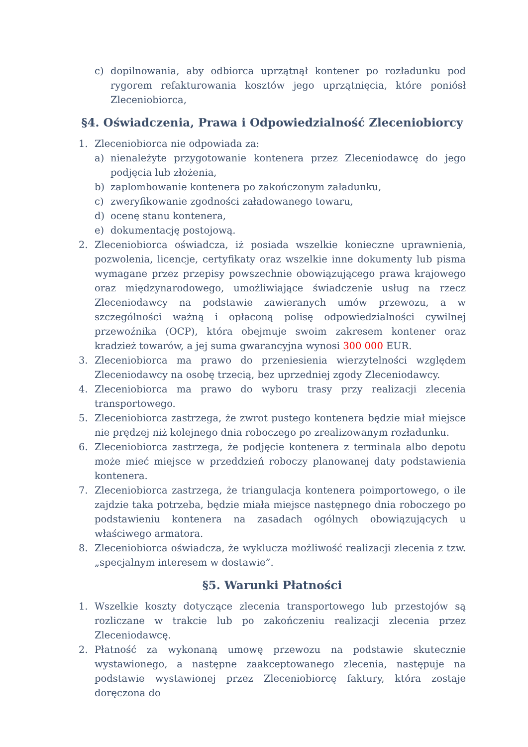c) dopilnowania, aby odbiorca uprzątnął kontener po rozładunku pod rygorem refakturowania kosztów jego uprzątnięcia, które poniósł Zleceniobiorca,
§4. Oświadczenia, Prawa i Odpowiedzialność Zleceniobiorcy
1. Zleceniobiorca nie odpowiada za:
a) nienależyte przygotowanie kontenera przez Zleceniodawcę do jego podjęcia lub złożenia,
b) zaplombowanie kontenera po zakończonym załadunku,
c) zweryfikowanie zgodności załadowanego towaru,
d) ocenę stanu kontenera,
e) dokumentację postojową.
2. Zleceniobiorca oświadcza, iż posiada wszelkie konieczne uprawnienia, pozwolenia, licencje, certyfikaty oraz wszelkie inne dokumenty lub pisma wymagane przez przepisy powszechnie obowiązującego prawa krajowego oraz międzynarodowego, umożliwiające świadczenie usług na rzecz Zleceniodawcy na podstawie zawieranych umów przewozu, a w szczególności ważną i opłaconą polisę odpowiedzialności cywilnej przewoźnika (OCP), która obejmuje swoim zakresem kontener oraz kradzież towarów, a jej suma gwarancyjna wynosi 300 000 EUR.
3. Zleceniobiorca ma prawo do przeniesienia wierzytelności względem Zleceniodawcy na osobę trzecią, bez uprzedniej zgody Zleceniodawcy.
4. Zleceniobiorca ma prawo do wyboru trasy przy realizacji zlecenia transportowego.
5. Zleceniobiorca zastrzega, że zwrot pustego kontenera będzie miał miejsce nie prędzej niż kolejnego dnia roboczego po zrealizowanym rozładunku.
6. Zleceniobiorca zastrzega, że podjęcie kontenera z terminala albo depotu może mieć miejsce w przeddzień roboczy planowanej daty podstawienia kontenera.
7. Zleceniobiorca zastrzega, że triangulacja kontenera poimportowego, o ile zajdzie taka potrzeba, będzie miała miejsce następnego dnia roboczego po podstawieniu kontenera na zasadach ogólnych obowiązujących u właściwego armatora.
8. Zleceniobiorca oświadcza, że wyklucza możliwość realizacji zlecenia z tzw. „specjalnym interesem w dostawie”.
§5. Warunki Płatności
1. Wszelkie koszty dotyczące zlecenia transportowego lub przestojów są rozliczane w trakcie lub po zakończeniu realizacji zlecenia przez Zleceniodawcę.
2. Płatność za wykonaną umowę przewozu na podstawie skutecznie wystawionego, a następne zaakceptowanego zlecenia, następuje na podstawie wystawionej przez Zleceniobiorcę faktury, która zostaje doręczona do